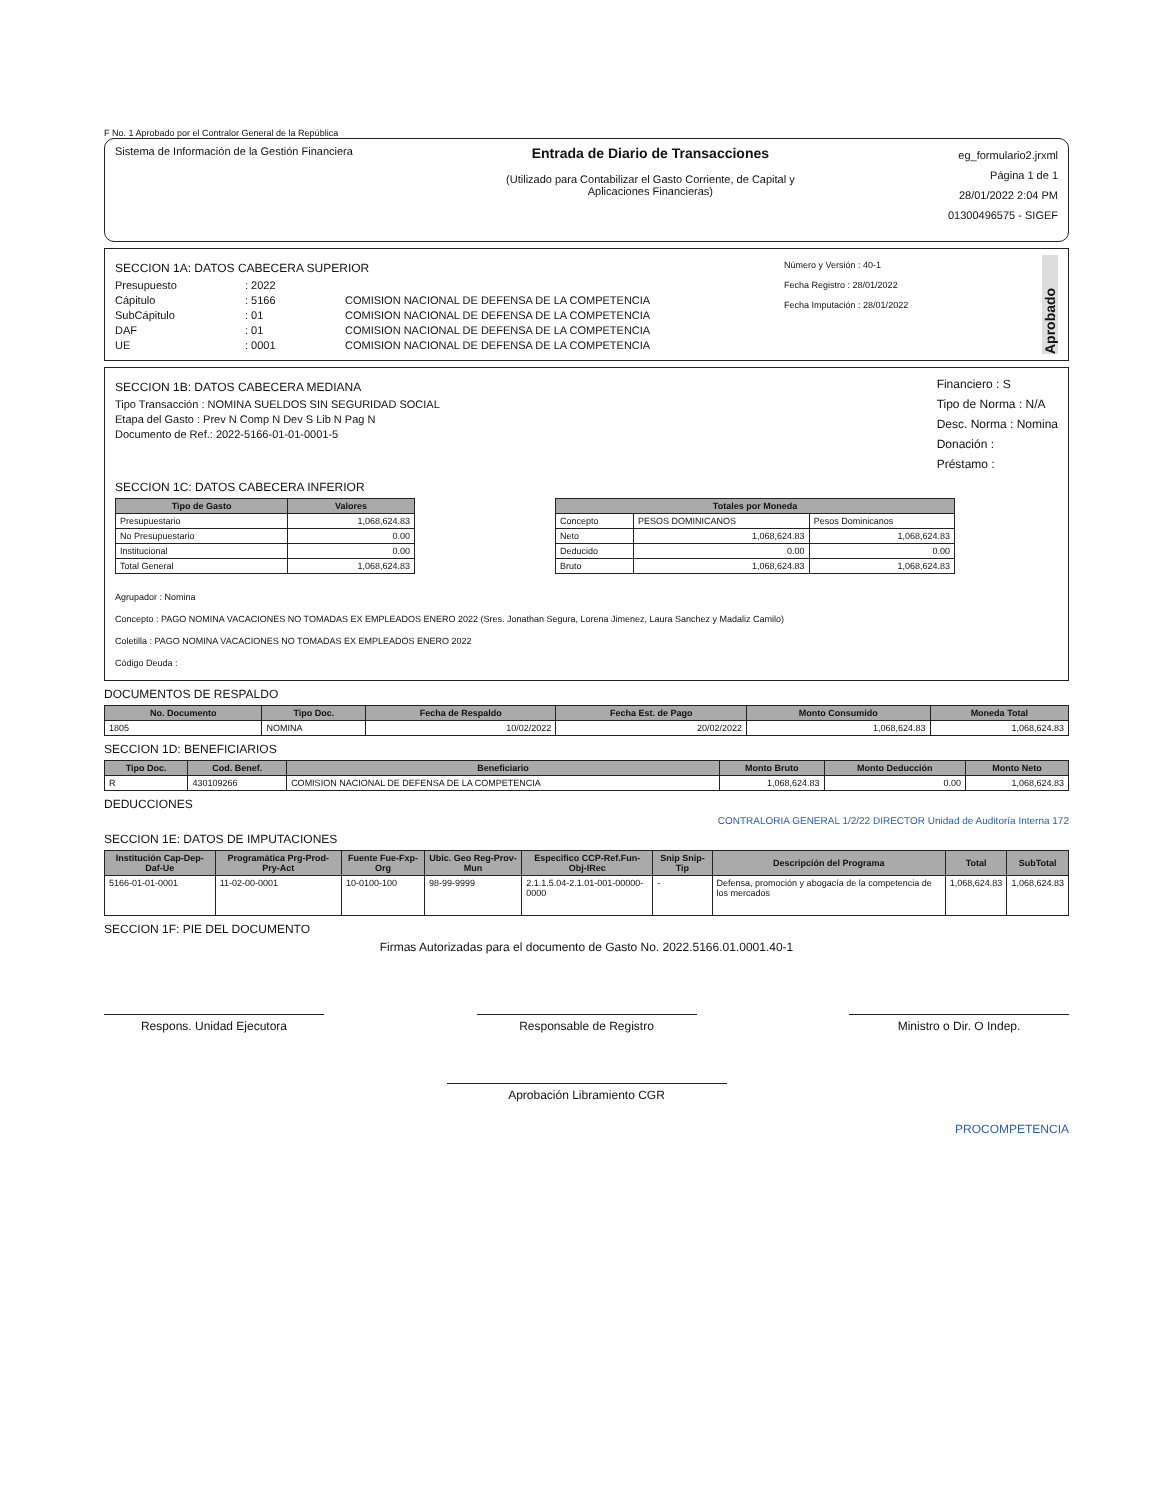F No. 1 Aprobado por el Contralor General de la República
Sistema de Información de la Gestión Financiera
Entrada de Diario de Transacciones
(Utilizado para Contabilizar el Gasto Corriente, de Capital y
Aplicaciones Financieras)
eg_formulario2.jrxml
Página 1 de 1
28/01/2022 2:04 PM
01300496575 - SIGEF
SECCION 1A: DATOS CABECERA SUPERIOR
Presupuesto: 2022
Cápitulo: 5166 COMISION NACIONAL DE DEFENSA DE LA COMPETENCIA
SubCápitulo: 01 COMISION NACIONAL DE DEFENSA DE LA COMPETENCIA
DAF: 01 COMISION NACIONAL DE DEFENSA DE LA COMPETENCIA
UE: 0001 COMISION NACIONAL DE DEFENSA DE LA COMPETENCIA
Número y Versión : 40-1
Fecha Registro : 28/01/2022
Fecha Imputación : 28/01/2022
Aprobado
SECCION 1B: DATOS CABECERA MEDIANA
Tipo Transacción : NOMINA SUELDOS SIN SEGURIDAD SOCIAL
Etapa del Gasto : Prev N Comp N Dev S Lib N Pag N
Documento de Ref.: 2022-5166-01-01-0001-5
Financiero : S
Tipo de Norma : N/A
Desc. Norma : Nomina
Donación :
Préstamo :
SECCION 1C: DATOS CABECERA INFERIOR
| Tipo de Gasto | Valores |
| --- | --- |
| Presupuestario | 1,068,624.83 |
| No Presupuestario | 0.00 |
| Institucional | 0.00 |
| Total General | 1,068,624.83 |
| Totales por Moneda | | |
| --- | --- | --- |
| Concepto | PESOS DOMINICANOS | Pesos Dominicanos |
| Neto | 1,068,624.83 | 1,068,624.83 |
| Deducido | 0.00 | 0.00 |
| Bruto | 1,068,624.83 | 1,068,624.83 |
Agrupador : Nomina
Concepto : PAGO NOMINA VACACIONES NO TOMADAS EX EMPLEADOS ENERO 2022 (Sres. Jonathan Segura, Lorena Jimenez, Laura Sanchez y Madaliz Camilo)
Coletilla : PAGO NOMINA VACACIONES NO TOMADAS EX EMPLEADOS ENERO 2022
Código Deuda :
DOCUMENTOS DE RESPALDO
| No. Documento | Tipo Doc. | Fecha de Respaldo | Fecha Est. de Pago | Monto Consumido | Moneda Total |
| --- | --- | --- | --- | --- | --- |
| 1805 | NOMINA | 10/02/2022 | 20/02/2022 | 1,068,624.83 | 1,068,624.83 |
SECCION 1D: BENEFICIARIOS
| Tipo Doc. | Cod. Benef. | Beneficiario | Monto Bruto | Monto Deducción | Monto Neto |
| --- | --- | --- | --- | --- | --- |
| R | 430109266 | COMISION NACIONAL DE DEFENSA DE LA COMPETENCIA | 1,068,624.83 | 0.00 | 1,068,624.83 |
DEDUCCIONES
CONTRALORIA GENERAL 1/2/22 DIRECTOR Unidad de Auditoría Interna 172
SECCION 1E: DATOS DE IMPUTACIONES
| Institución Cap-Dep-Daf-Ue | Programática Prg-Prod-Pry-Act | Fuente Fue-Fxp-Org | Ubic. Geo Reg-Prov-Mun | Especifico CCP-Ref.Fun-Obj-IRec | Snip Snip-Tip | Descripción del Programa | Total | SubTotal |
| --- | --- | --- | --- | --- | --- | --- | --- | --- |
| 5166-01-01-0001 | 11-02-00-0001 | 10-0100-100 | 98-99-9999 | 2.1.1.5.04-2.1.01-001-00000-0000 | - | Defensa, promoción y abogacía de la competencia de los mercados | 1,068,624.83 | 1,068,624.83 |
SECCION 1F: PIE DEL DOCUMENTO
Firmas Autorizadas para el documento de Gasto No. 2022.5166.01.0001.40-1
Respons. Unidad Ejecutora Responsable de Registro Ministro o Dir. O Indep.
Aprobación Libramiento CGR
PROCOMPETENCIA